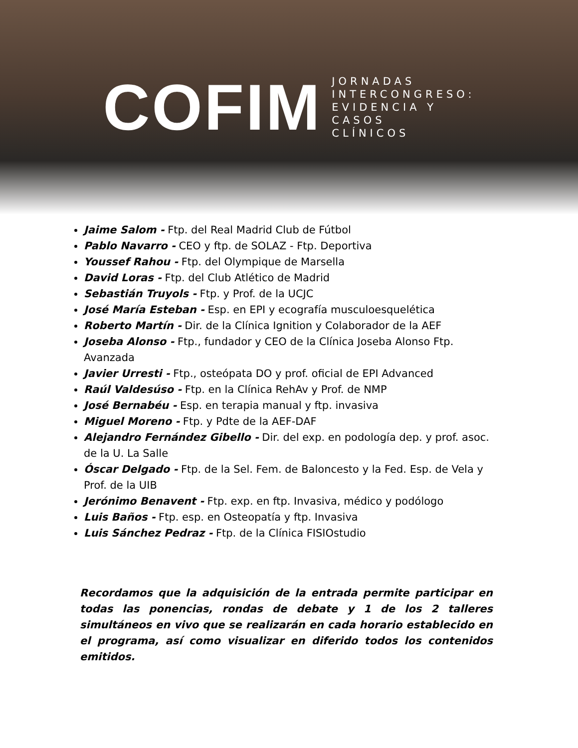COFIM
JORNADAS
INTERCONGRESO:
EVIDENCIA Y
CASOS
CLÍNICOS
Jaime Salom - Ftp. del Real Madrid Club de Fútbol
Pablo Navarro - CEO y ftp. de SOLAZ - Ftp. Deportiva
Youssef Rahou - Ftp. del Olympique de Marsella
David Loras - Ftp. del Club Atlético de Madrid
Sebastián Truyols - Ftp. y Prof. de la UCJC
José María Esteban - Esp. en EPI y ecografía musculoesquelética
Roberto Martín - Dir. de la Clínica Ignition y Colaborador de la AEF
Joseba Alonso - Ftp., fundador y CEO de la Clínica Joseba Alonso Ftp. Avanzada
Javier Urresti - Ftp., osteópata DO y prof. oficial de EPI Advanced
Raúl Valdesúso - Ftp. en la Clínica RehAv y Prof. de NMP
José Bernabéu - Esp. en terapia manual y ftp. invasiva
Miguel Moreno - Ftp. y Pdte de la AEF-DAF
Alejandro Fernández Gibello - Dir. del exp. en podología dep. y prof. asoc. de la U. La Salle
Óscar Delgado - Ftp. de la Sel. Fem. de Baloncesto y la Fed. Esp. de Vela y Prof. de la UIB
Jerónimo Benavent - Ftp. exp. en ftp. Invasiva, médico y podólogo
Luis Baños - Ftp. esp. en Osteopatía y ftp. Invasiva
Luis Sánchez Pedraz - Ftp. de la Clínica FISIOstudio
Recordamos que la adquisición de la entrada permite participar en todas las ponencias, rondas de debate y 1 de los 2 talleres simultáneos en vivo que se realizarán en cada horario establecido en el programa, así como visualizar en diferido todos los contenidos emitidos.